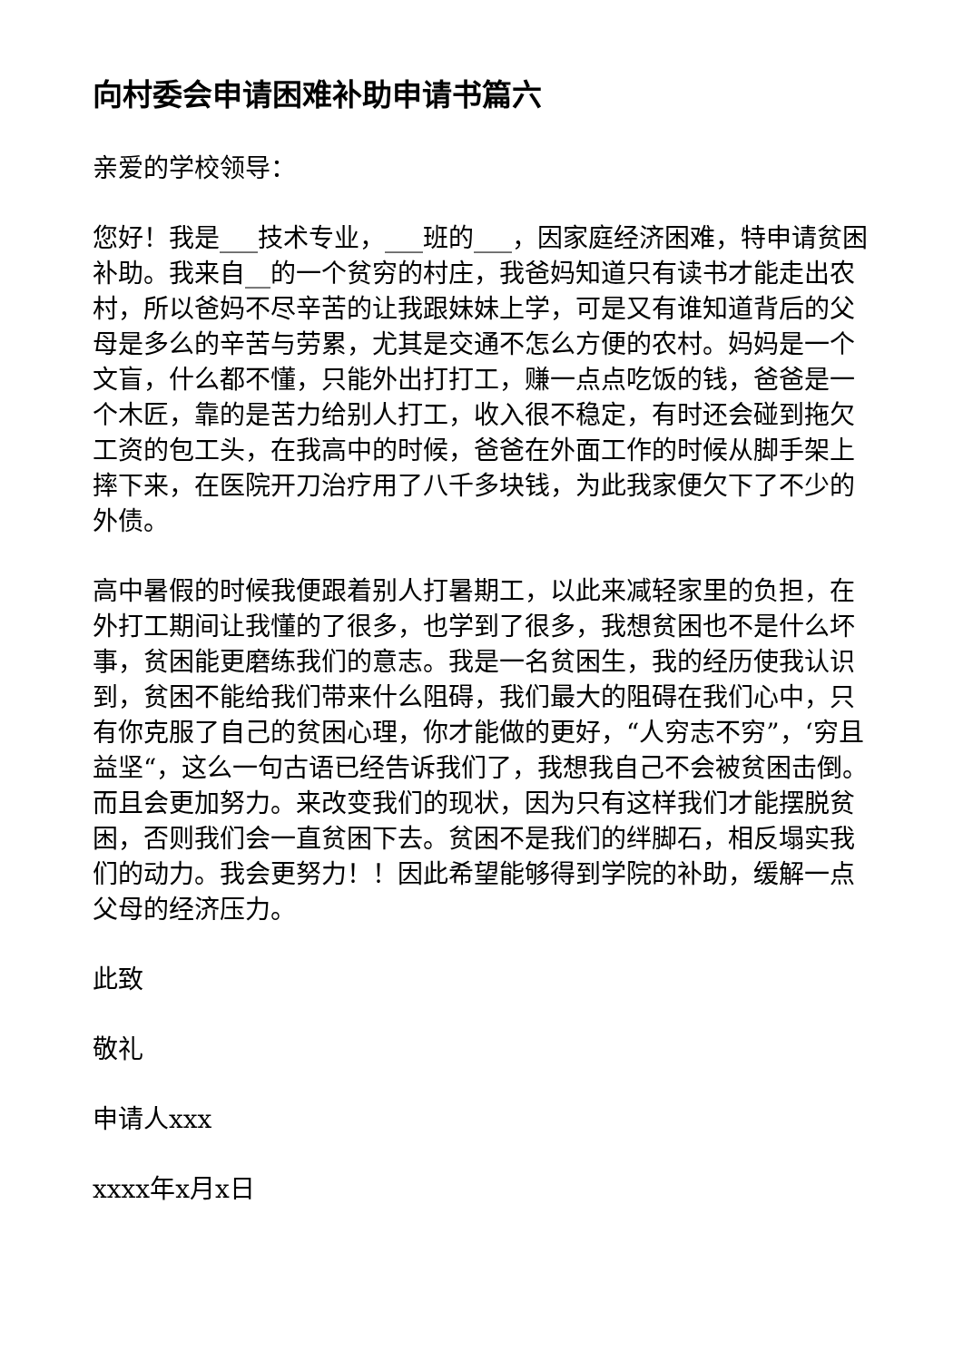向村委会申请困难补助申请书篇六
亲爱的学校领导：
您好！我是___技术专业，___班的___，因家庭经济困难，特申请贫困补助。我来自__的一个贫穷的村庄，我爸妈知道只有读书才能走出农村，所以爸妈不尽辛苦的让我跟妹妹上学，可是又有谁知道背后的父母是多么的辛苦与劳累，尤其是交通不怎么方便的农村。妈妈是一个文盲，什么都不懂，只能外出打打工，赚一点点吃饭的钱，爸爸是一个木匠，靠的是苦力给别人打工，收入很不稳定，有时还会碰到拖欠工资的包工头，在我高中的时候，爸爸在外面工作的时候从脚手架上摔下来，在医院开刀治疗用了八千多块钱，为此我家便欠下了不少的外债。
高中暑假的时候我便跟着别人打暑期工，以此来减轻家里的负担，在外打工期间让我懂的了很多，也学到了很多，我想贫困也不是什么坏事，贫困能更磨练我们的意志。我是一名贫困生，我的经历使我认识到，贫困不能给我们带来什么阻碍，我们最大的阻碍在我们心中，只有你克服了自己的贫困心理，你才能做的更好，“人穷志不穷”，‘穷且益坚“，这么一句古语已经告诉我们了，我想我自己不会被贫困击倒。而且会更加努力。来改变我们的现状，因为只有这样我们才能摆脱贫困，否则我们会一直贫困下去。贫困不是我们的绊脚石，相反塌实我们的动力。我会更努力！！因此希望能够得到学院的补助，缓解一点父母的经济压力。
此致
敬礼
申请人xxx
xxxx年x月x日